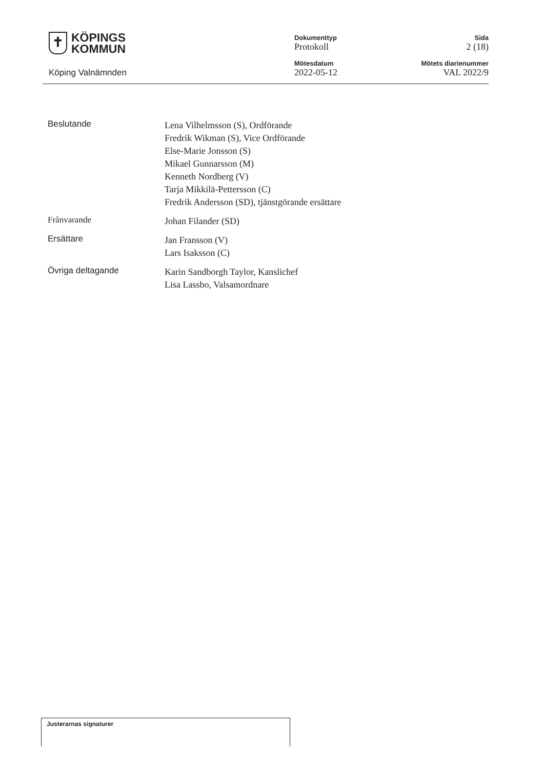✝
KÖPINGS
KOMMUN
Köping Valnämnden
Dokumenttyp
Protokoll
Mötesdatum
2022-05-12
Sida
2 (18)
Mötets diarienummer
VAL 2022/9
Beslutande
Lena Vilhelmsson (S), Ordförande
Fredrik Wikman (S), Vice Ordförande
Else-Marie Jonsson (S)
Mikael Gunnarsson (M)
Kenneth Nordberg (V)
Tarja Mikkilä-Pettersson (C)
Fredrik Andersson (SD), tjänstgörande ersättare
Frånvarande
Johan Filander (SD)
Ersättare
Jan Fransson (V)
Lars Isaksson (C)
Övriga deltagande
Karin Sandborgh Taylor, Kanslichef
Lisa Lassbo, Valsamordnare
Justerarnas signaturer